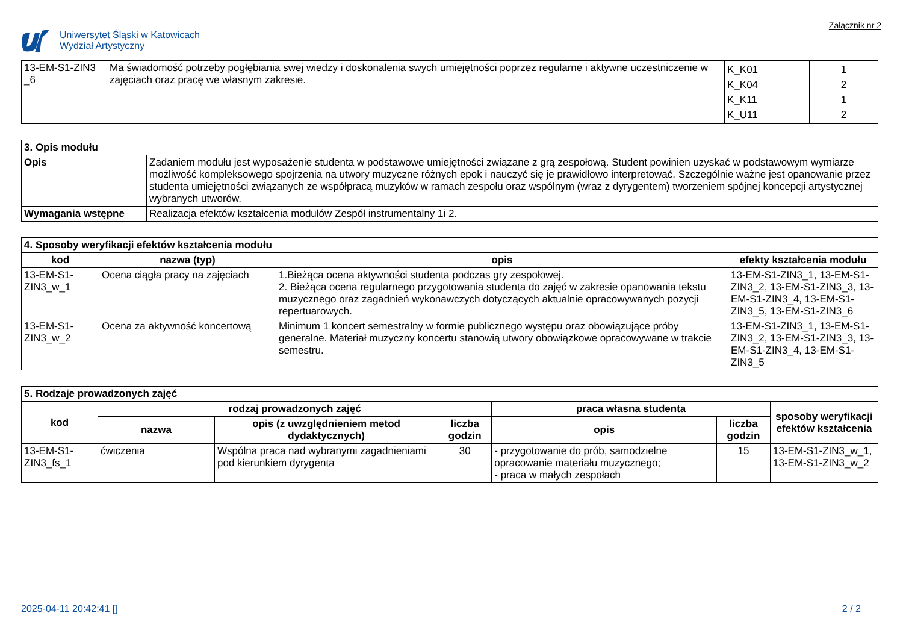Uniwersytet Śląski w Katowicach
Wydział Artystyczny
Załącznik nr 2
| 13-EM-S1-ZIN3 _6 | Ma świadomość potrzeby pogłębiania swej wiedzy i doskonalenia swych umiejętności poprzez regularne i aktywne uczestniczenie w zajęciach oraz pracę we własnym zakresie. | K_K01 K_K04 K_K11 K_U11 | 1 2 1 2 |
| 3. Opis modułu | |
| Opis | Zadaniem modułu jest wyposażenie studenta w podstawowe umiejętności związane z grą zespołową. Student powinien uzyskać w podstawowym wymiarze możliwość kompleksowego spojrzenia na utwory muzyczne różnych epok i nauczyć się je prawidłowo interpretować. Szczególnie ważne jest opanowanie przez studenta umiejętności związanych ze współpracą muzyków w ramach zespołu oraz wspólnym (wraz z dyrygentem) tworzeniem spójnej koncepcji artystycznej wybranych utworów. |
| Wymagania wstępne | Realizacja efektów kształcenia modułów Zespół instrumentalny 1i 2. |
| 4. Sposoby weryfikacji efektów kształcenia modułu | | | |
| kod | nazwa (typ) | opis | efekty kształcenia modułu |
| 13-EM-S1-ZIN3_w_1 | Ocena ciągła pracy na zajęciach | 1.Bieżąca ocena aktywności studenta podczas gry zespołowej. 2. Bieżąca ocena regularnego przygotowania studenta do zajęć w zakresie opanowania tekstu muzycznego oraz zagadnień wykonawczych dotyczących aktualnie opracowywanych pozycji repertuarowych. | 13-EM-S1-ZIN3_1, 13-EM-S1-ZIN3_2, 13-EM-S1-ZIN3_3, 13-EM-S1-ZIN3_4, 13-EM-S1-ZIN3_5, 13-EM-S1-ZIN3_6 |
| 13-EM-S1-ZIN3_w_2 | Ocena za aktywność koncertową | Minimum 1 koncert semestralny w formie publicznego występu oraz obowiązujące próby generalne. Materiał muzyczny koncertu stanowią utwory obowiązkowe opracowywane w trakcie semestru. | 13-EM-S1-ZIN3_1, 13-EM-S1-ZIN3_2, 13-EM-S1-ZIN3_3, 13-EM-S1-ZIN3_4, 13-EM-S1-ZIN3_5 |
| 5. Rodzaje prowadzonych zajęć | | | | | | |
| kod | rodzaj prowadzonych zajęć | | | praca własna studenta | | sposoby weryfikacji efektów kształcenia |
| | nazwa | opis (z uwzględnieniem metod dydaktycznych) | liczba godzin | opis | liczba godzin | |
| 13-EM-S1-ZIN3_fs_1 | ćwiczenia | Wspólna praca nad wybranymi zagadnieniami pod kierunkiem dyrygenta | 30 | - przygotowanie do prób, samodzielne opracowanie materiału muzycznego; - praca w małych zespołach | 15 | 13-EM-S1-ZIN3_w_1, 13-EM-S1-ZIN3_w_2 |
2025-04-11 20:42:41 [] 2 / 2